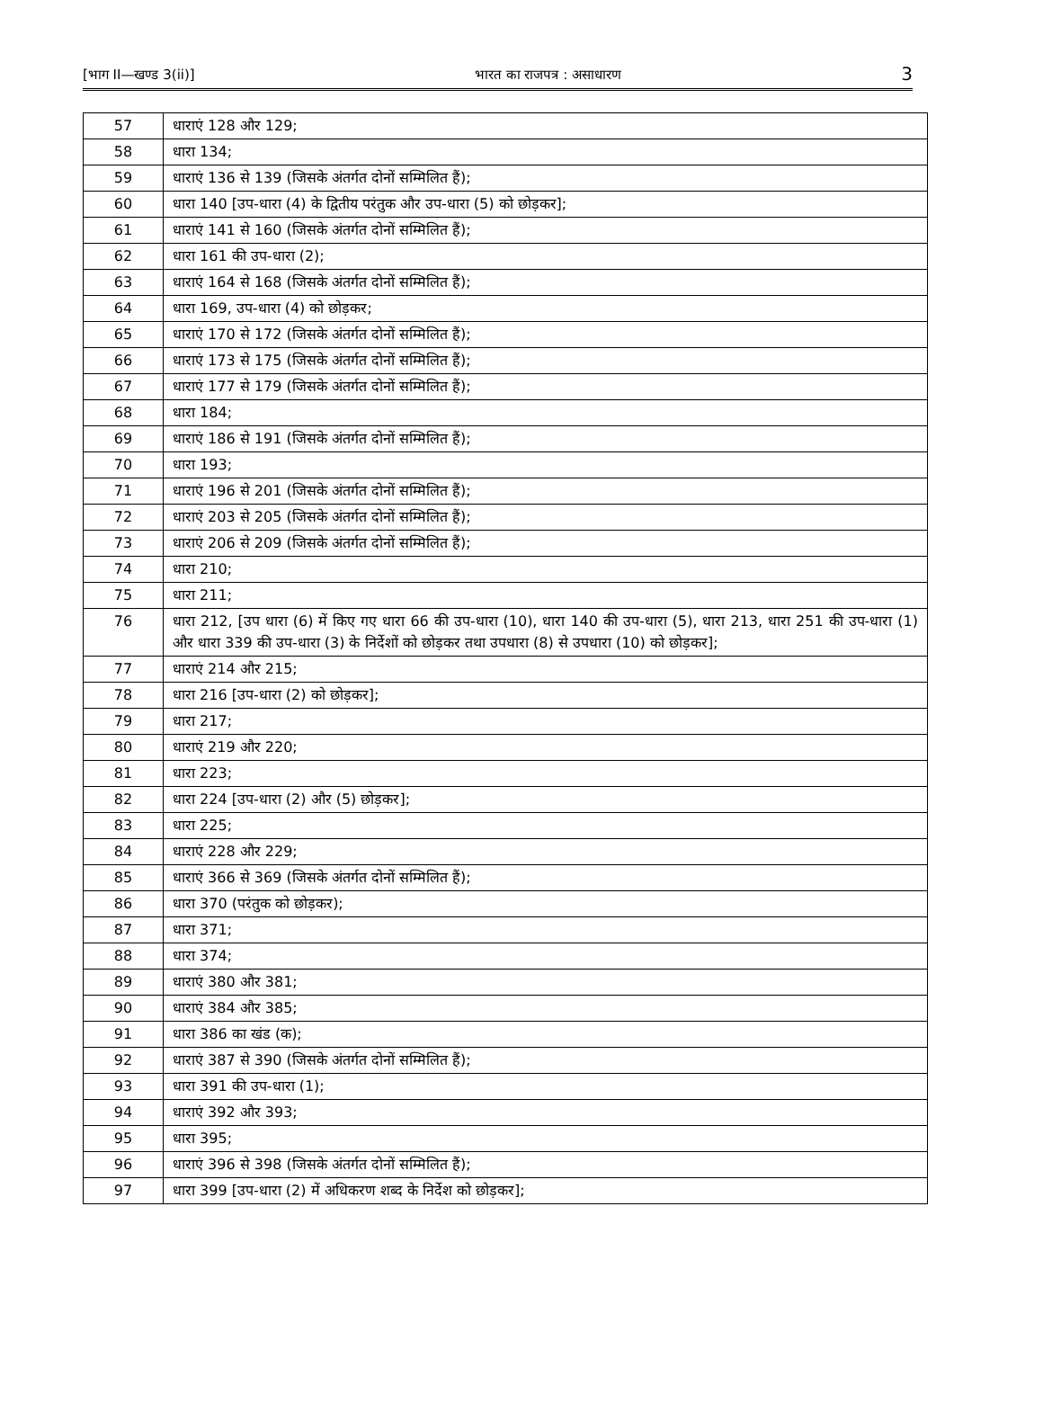[भाग II—खण्ड 3(ii)] भारत का राजपत्र : असाधारण 3
| 57 | धाराएं 128 और 129; |
| 58 | धारा 134; |
| 59 | धाराएं 136 से 139 (जिसके अंतर्गत दोनों सम्मिलित हैं); |
| 60 | धारा 140 [उप-धारा (4) के द्वितीय परंतुक और उप-धारा (5) को छोड़कर]; |
| 61 | धाराएं 141 से 160 (जिसके अंतर्गत दोनों सम्मिलित हैं); |
| 62 | धारा 161 की उप-धारा (2); |
| 63 | धाराएं 164 से 168 (जिसके अंतर्गत दोनों सम्मिलित हैं); |
| 64 | धारा 169, उप-धारा (4) को छोड़कर; |
| 65 | धाराएं 170 से 172 (जिसके अंतर्गत दोनों सम्मिलित हैं); |
| 66 | धाराएं 173 से 175 (जिसके अंतर्गत दोनों सम्मिलित हैं); |
| 67 | धाराएं 177 से 179 (जिसके अंतर्गत दोनों सम्मिलित हैं); |
| 68 | धारा 184; |
| 69 | धाराएं 186 से 191 (जिसके अंतर्गत दोनों सम्मिलित हैं); |
| 70 | धारा 193; |
| 71 | धाराएं 196 से 201 (जिसके अंतर्गत दोनों सम्मिलित हैं); |
| 72 | धाराएं 203 से 205 (जिसके अंतर्गत दोनों सम्मिलित हैं); |
| 73 | धाराएं 206 से 209 (जिसके अंतर्गत दोनों सम्मिलित हैं); |
| 74 | धारा 210; |
| 75 | धारा 211; |
| 76 | धारा 212, [उप धारा (6) में किए गए धारा 66 की उप-धारा (10), धारा 140 की उप-धारा (5), धारा 213, धारा 251 की उप-धारा (1) और धारा 339 की उप-धारा (3) के निर्देशों को छोड़कर तथा उपधारा (8) से उपधारा (10) को छोड़कर]; |
| 77 | धाराएं 214 और 215; |
| 78 | धारा 216 [उप-धारा (2) को छोड़कर]; |
| 79 | धारा 217; |
| 80 | धाराएं 219 और 220; |
| 81 | धारा 223; |
| 82 | धारा 224 [उप-धारा (2) और (5) छोड़कर]; |
| 83 | धारा 225; |
| 84 | धाराएं 228 और 229; |
| 85 | धाराएं 366 से 369 (जिसके अंतर्गत दोनों सम्मिलित हैं); |
| 86 | धारा 370 (परंतुक को छोड़कर); |
| 87 | धारा 371; |
| 88 | धारा 374; |
| 89 | धाराएं 380 और 381; |
| 90 | धाराएं 384 और 385; |
| 91 | धारा 386 का खंड (क); |
| 92 | धाराएं 387 से 390 (जिसके अंतर्गत दोनों सम्मिलित हैं); |
| 93 | धारा 391 की उप-धारा (1); |
| 94 | धाराएं 392 और 393; |
| 95 | धारा 395; |
| 96 | धाराएं 396 से 398 (जिसके अंतर्गत दोनों सम्मिलित हैं); |
| 97 | धारा 399 [उप-धारा (2) में अधिकरण शब्द के निर्देश को छोड़कर]; |